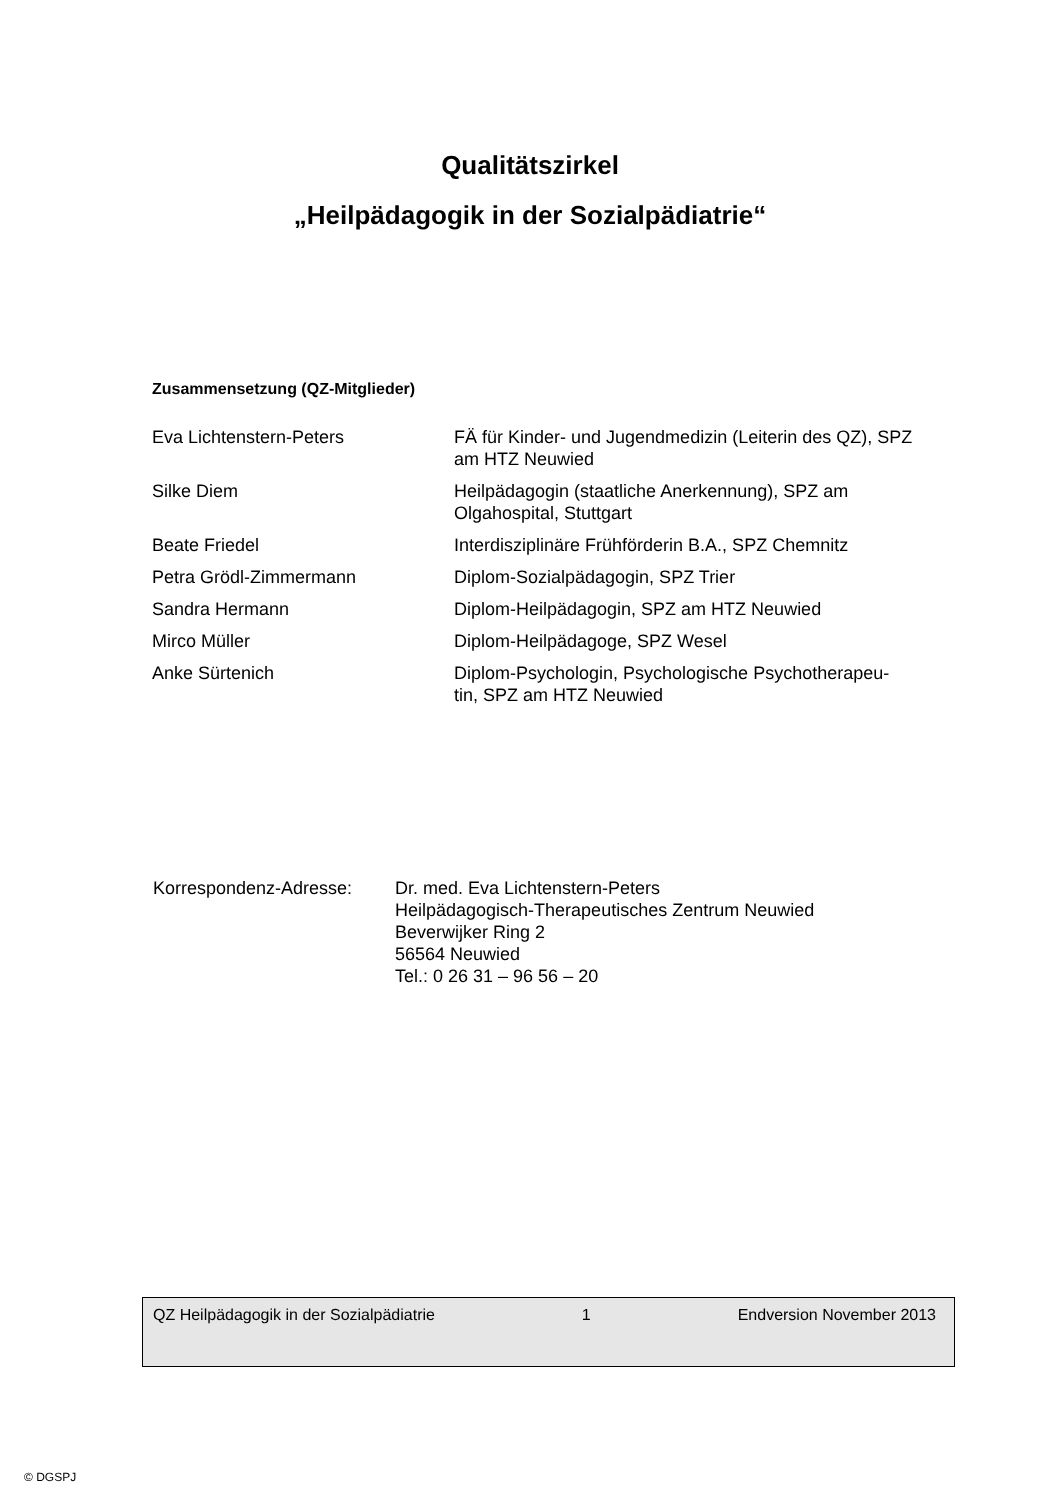Qualitätszirkel
„Heilpädagogik in der Sozialpädiatrie“
Zusammensetzung (QZ-Mitglieder)
| Eva Lichtenstern-Peters | FÄ für Kinder- und Jugendmedizin (Leiterin des QZ), SPZ am HTZ Neuwied |
| Silke Diem | Heilpädagogin (staatliche Anerkennung), SPZ am Olgahospital, Stuttgart |
| Beate Friedel | Interdisziplinäre Frühförderin B.A., SPZ Chemnitz |
| Petra Grödl-Zimmermann | Diplom-Sozialpädagogin, SPZ Trier |
| Sandra Hermann | Diplom-Heilpädagogin, SPZ am HTZ Neuwied |
| Mirco Müller | Diplom-Heilpädagoge, SPZ Wesel |
| Anke Sürtenich | Diplom-Psychologin, Psychologische Psychotherapeu- tin, SPZ am HTZ Neuwied |
| Korrespondenz-Adresse: | Dr. med. Eva Lichtenstern-Peters Heilpädagogisch-Therapeutisches Zentrum Neuwied Beverwijker Ring 2 56564 Neuwied Tel.: 0 26 31 – 96 56 – 20 |
QZ Heilpädagogik in der Sozialpädiatrie 1 Endversion November 2013
© DGSPJ